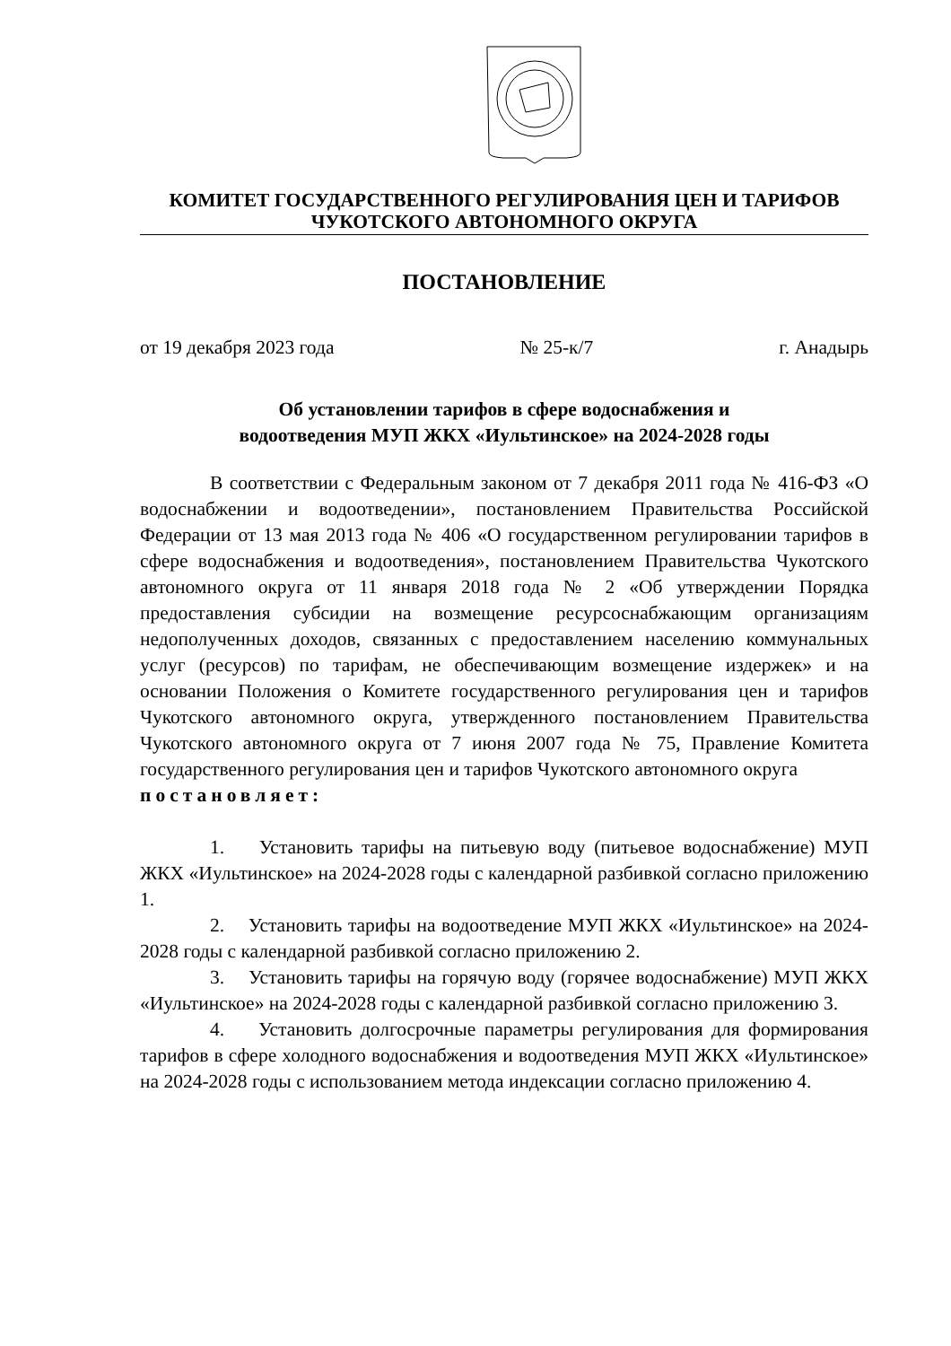КОМИТЕТ ГОСУДАРСТВЕННОГО РЕГУЛИРОВАНИЯ ЦЕН И ТАРИФОВ
ЧУКОТСКОГО АВТОНОМНОГО ОКРУГА
ПОСТАНОВЛЕНИЕ
от 19 декабря 2023 года № 25-к/7 г. Анадырь
Об установлении тарифов в сфере водоснабжения и
водоотведения МУП ЖКХ «Иультинское» на 2024-2028 годы
В соответствии с Федеральным законом от 7 декабря 2011 года № 416-ФЗ «О водоснабжении и водоотведении», постановлением Правительства Российской Федерации от 13 мая 2013 года № 406 «О государственном регулировании тарифов в сфере водоснабжения и водоотведения», постановлением Правительства Чукотского автономного округа от 11 января 2018 года № 2 «Об утверждении Порядка предоставления субсидии на возмещение ресурсоснабжающим организациям недополученных доходов, связанных с предоставлением населению коммунальных услуг (ресурсов) по тарифам, не обеспечивающим возмещение издержек» и на основании Положения о Комитете государственного регулирования цен и тарифов Чукотского автономного округа, утвержденного постановлением Правительства Чукотского автономного округа от 7 июня 2007 года № 75, Правление Комитета государственного регулирования цен и тарифов Чукотского автономного округа
постановляет:
1. Установить тарифы на питьевую воду (питьевое водоснабжение) МУП ЖКХ «Иультинское» на 2024-2028 годы с календарной разбивкой согласно приложению 1.
2. Установить тарифы на водоотведение МУП ЖКХ «Иультинское» на 2024-2028 годы с календарной разбивкой согласно приложению 2.
3. Установить тарифы на горячую воду (горячее водоснабжение) МУП ЖКХ «Иультинское» на 2024-2028 годы с календарной разбивкой согласно приложению 3.
4. Установить долгосрочные параметры регулирования для формирования тарифов в сфере холодного водоснабжения и водоотведения МУП ЖКХ «Иультинское» на 2024-2028 годы с использованием метода индексации согласно приложению 4.